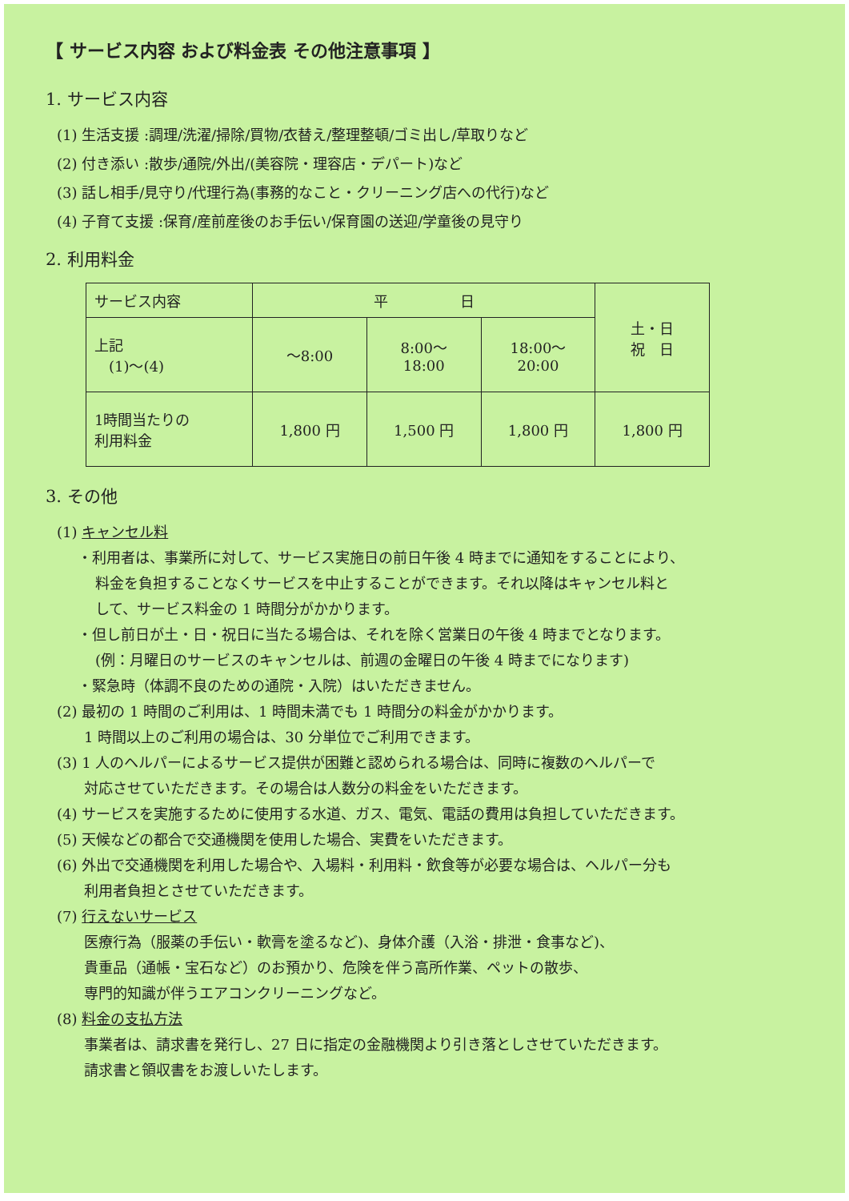【 サービス内容 および料金表 その他注意事項 】
1. サービス内容
(1) 生活支援 :調理/洗濯/掃除/買物/衣替え/整理整頓/ゴミ出し/草取りなど
(2) 付き添い :散歩/通院/外出/(美容院・理容店・デパート)など
(3) 話し相手/見守り/代理行為(事務的なこと・クリーニング店への代行)など
(4) 子育て支援 :保育/産前産後のお手伝い/保育園の送迎/学童後の見守り
2. 利用料金
| サービス内容 | 平 日 | | | 土・日 祝 日 |
| 上記 (1)～(4) | ～8:00 | 8:00～ 18:00 | 18:00～ 20:00 | |
| 1時間当たりの 利用料金 | 1,800 円 | 1,500 円 | 1,800 円 | 1,800 円 |
3. その他
(1) キャンセル料
・利用者は、事業所に対して、サービス実施日の前日午後 4 時までに通知をすることにより、
料金を負担することなくサービスを中止することができます。それ以降はキャンセル料と
して、サービス料金の 1 時間分がかかります。
・但し前日が土・日・祝日に当たる場合は、それを除く営業日の午後 4 時までとなります。
(例：月曜日のサービスのキャンセルは、前週の金曜日の午後 4 時までになります)
・緊急時（体調不良のための通院・入院）はいただきません。
(2) 最初の 1 時間のご利用は、1 時間未満でも 1 時間分の料金がかかります。
1 時間以上のご利用の場合は、30 分単位でご利用できます。
(3) 1 人のヘルパーによるサービス提供が困難と認められる場合は、同時に複数のヘルパーで
対応させていただきます。その場合は人数分の料金をいただきます。
(4) サービスを実施するために使用する水道、ガス、電気、電話の費用は負担していただきます。
(5) 天候などの都合で交通機関を使用した場合、実費をいただきます。
(6) 外出で交通機関を利用した場合や、入場料・利用料・飲食等が必要な場合は、ヘルパー分も
利用者負担とさせていただきます。
(7) 行えないサービス
医療行為（服薬の手伝い・軟膏を塗るなど)、身体介護（入浴・排泄・食事など)、
貴重品（通帳・宝石など）のお預かり、危険を伴う高所作業、ペットの散歩、
専門的知識が伴うエアコンクリーニングなど。
(8) 料金の支払方法
事業者は、請求書を発行し、27 日に指定の金融機関より引き落としさせていただきます。
請求書と領収書をお渡しいたします。